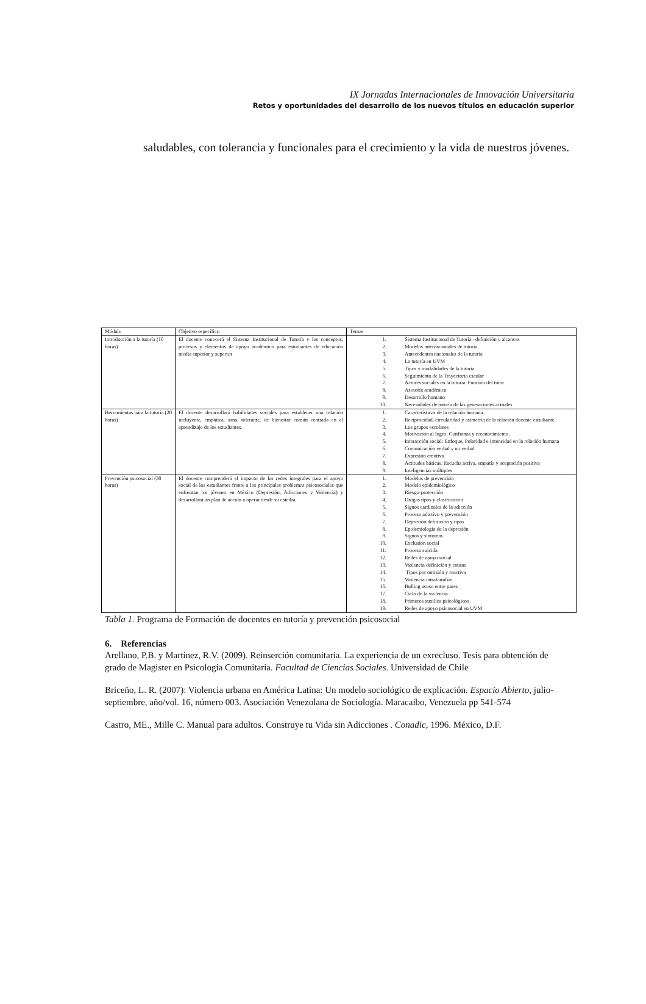IX Jornadas Internacionales de Innovación Universitaria
Retos y oportunidades del desarrollo de los nuevos títulos en educación superior
saludables, con tolerancia y funcionales para el crecimiento y la vida de nuestros jóvenes.
| Módulo | Objetivo específico | Temas |
| --- | --- | --- |
| Introducción a la tutoría (10 horas) | El docente conocerá el Sistema Institucional de Tutoría y los conceptos, procesos y elementos de apoyo academico para estudiantes de educación media superior y superior | 1. Sistema Institucional de Tutoría –definición y alcances 2. Modelos internacionales de tutoría 3. Antecedentes nacionales de la tutoría 4. La tutoría en UVM 5. Tipos y modalidades de la tutoria 6. Seguimiento de la Trayectoria escolar 7. Actores sociales en la tutoria. Función del tutor 8. Asesoría académica 9. Desarrollo humano 10. Necesidades de tutoría de las generaciones actuales |
| Herramientas para la tutoría (20 horas) | El docente desarrollará habilidades sociales para establecer una relación incluyente, empática, sana, tolerante, de bienestar común centrada en el aprendizaje de los estudiantes. | 1. Características de la relación humana. 2. Reciprocidad, circularidad y asimetría de la relación docente estudiante. 3. Los grupos escolares 4. Motivación al logro: Confianza y reconocimiento. 5. Interacción social: Enfoque, Polaridad e Intensidad en la relación humana 6. Comunicación verbal y no verbal 7. Expresión emotiva 8. Actitudes básicas: Escucha activa, empatía y aceptación positiva 9. Inteligencias múltiples |
| Prevención psicosocial (30 horas) | El docente comprenderá el impacto de las redes integrales para el apoyo social de los estudiantes frente a los principales problemas psicosociales que enfrentan los jóvenes en México (Depresión, Adicciones y Violencia) y desarrollará un plan de acción a operar desde su cátedra. | 1. Modelos de prevención 2. Modelo epidemiológico 3. Riesgo-protección 4. Drogas tipos y clasificación 5. Signos cardinales de la adicción 6. Proceso adictivo y prevención 7. Depresión definición y tipos 8. Epidemiología de la depresión 9. Signos y síntomas 10. Exclusión social 11. Proceso suicida 12. Redes de apoyo social 13. Violencia definición y causas 14. Tipos por omisión y reactiva 15. Violencia intrafamiliar 16. Bulling acoso entre pares 17. Ciclo de la violencia 18. Primeros auxilios psicológicos 19. Redes de apoyo psicosocial en UVM |
Tabla 1. Programa de Formación de docentes en tutoría y prevención psicosocial
6. Referencias
Arellano, P.B. y Martínez, R.V. (2009). Reinserción comunitaria. La experiencia de un exrecluso. Tesis para obtención de grado de Magister en Psicología Comunitaria. Facultad de Ciencias Sociales. Universidad de Chile
Briceño, L. R. (2007): Violencia urbana en América Latina: Un modelo sociológico de explicación. Espacio Abierto, julio-septiembre, año/vol. 16, número 003. Asociación Venezolana de Sociología. Maracaibo, Venezuela pp 541-574
Castro, ME., Mille C. Manual para adultos. Construye tu Vida sin Adicciones . Conadic, 1996. México, D.F.